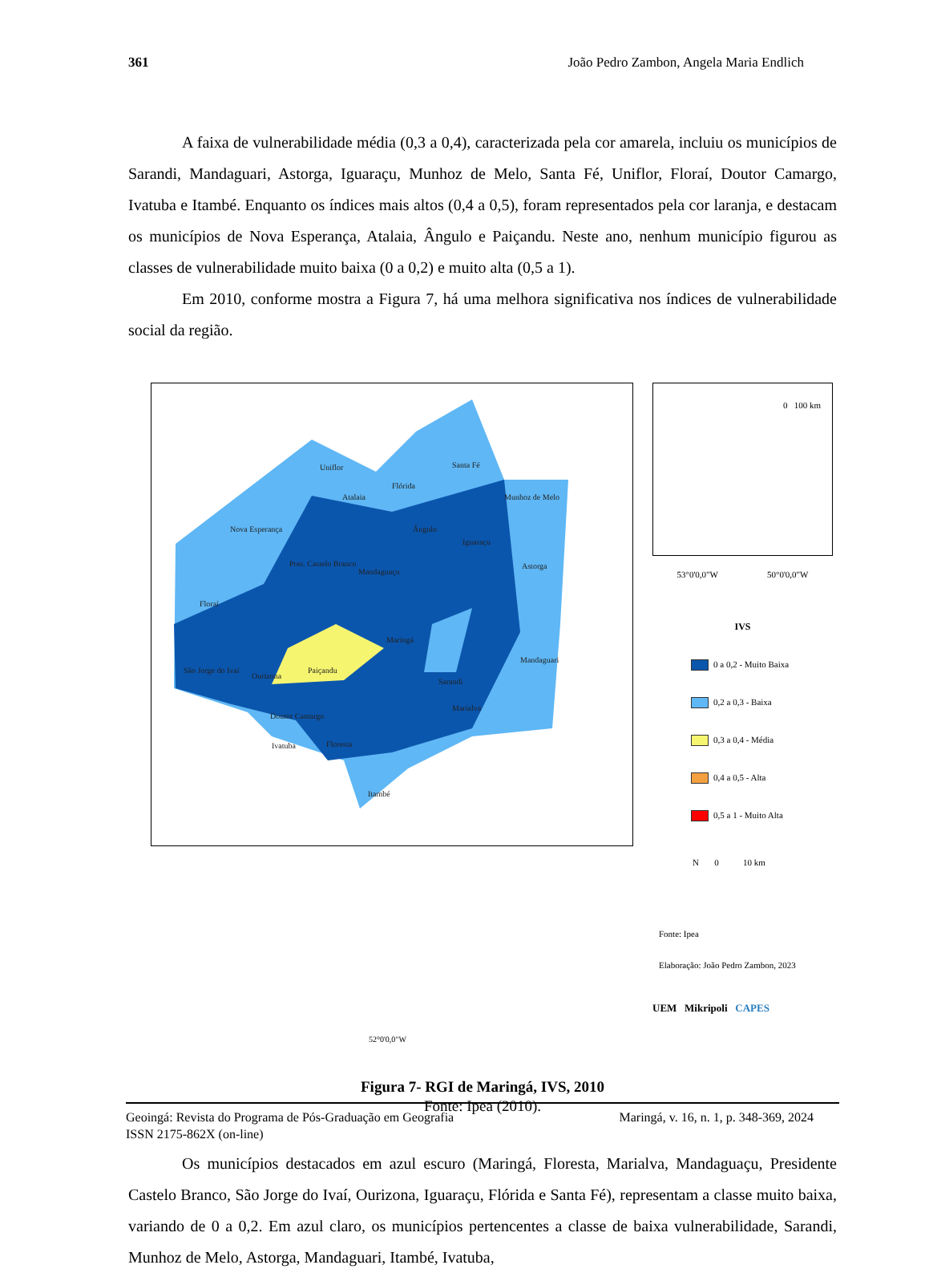361 João Pedro Zambon, Angela Maria Endlich
A faixa de vulnerabilidade média (0,3 a 0,4), caracterizada pela cor amarela, incluiu os municípios de Sarandi, Mandaguari, Astorga, Iguaraçu, Munhoz de Melo, Santa Fé, Uniflor, Floraí, Doutor Camargo, Ivatuba e Itambé. Enquanto os índices mais altos (0,4 a 0,5), foram representados pela cor laranja, e destacam os municípios de Nova Esperança, Atalaia, Ângulo e Paiçandu. Neste ano, nenhum município figurou as classes de vulnerabilidade muito baixa (0 a 0,2) e muito alta (0,5 a 1).
Em 2010, conforme mostra a Figura 7, há uma melhora significativa nos índices de vulnerabilidade social da região.
Uniflor Santa Fé
Flórida
Atalaia Munhoz de Melo
Nova Esperança Ângulo
Iguaraçu
Pres. Castelo Branco
Mandaguaçu
Astorga
Floraí
Maringá
São Jorge do Ivaí
Ourizona
Paiçandu
Sarandi
Mandaguari
Marialva
Doutor Camargo
Ivatuba Floresta
Itambé
0 100 km
53°0'0,0"W 50°0'0,0"W
IVS
0 a 0,2 - Muito Baixa
0,2 a 0,3 - Baixa
0,3 a 0,4 - Média
0,4 a 0,5 - Alta
0,5 a 1 - Muito Alta
N 0 10 km
Fonte: Ipea
Elaboração: João Pedro Zambon, 2023
UEM Mikripoli CAPES
52°0'0,0"W
Figura 7- RGI de Maringá, IVS, 2010
Fonte: Ipea (2010).
Os municípios destacados em azul escuro (Maringá, Floresta, Marialva, Mandaguaçu, Presidente Castelo Branco, São Jorge do Ivaí, Ourizona, Iguaraçu, Flórida e Santa Fé), representam a classe muito baixa, variando de 0 a 0,2. Em azul claro, os municípios pertencentes a classe de baixa vulnerabilidade, Sarandi, Munhoz de Melo, Astorga, Mandaguari, Itambé, Ivatuba,
Geoingá: Revista do Programa de Pós-Graduação em Geografia Maringá, v. 16, n. 1, p. 348-369, 2024
ISSN 2175-862X (on-line)